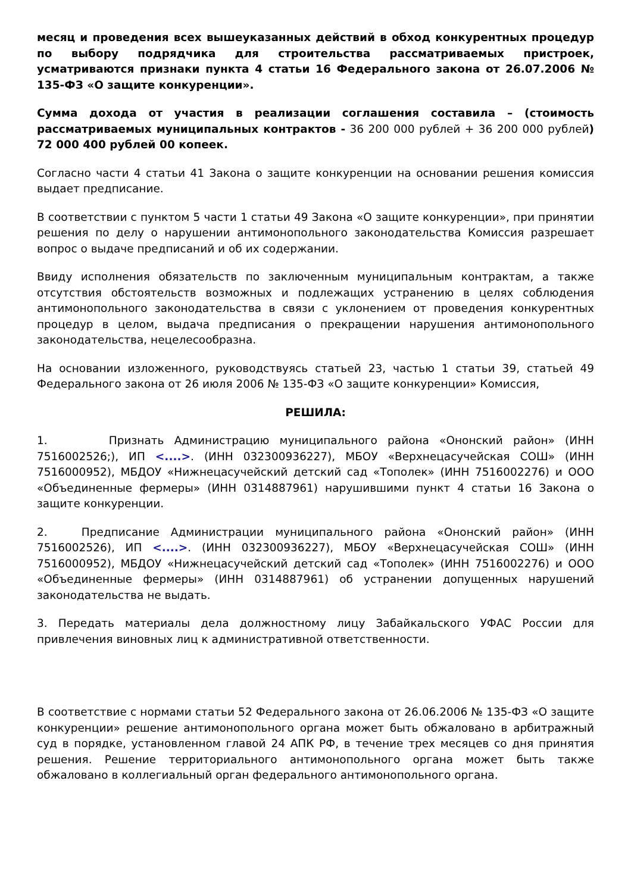месяц и проведения всех вышеуказанных действий в обход конкурентных процедур по выбору подрядчика для строительства рассматриваемых пристроек, усматриваются признаки пункта 4 статьи 16 Федерального закона от 26.07.2006 № 135-ФЗ «О защите конкуренции».
Сумма дохода от участия в реализации соглашения составила – (стоимость рассматриваемых муниципальных контрактов - 36 200 000 рублей + 36 200 000 рублей) 72 000 400 рублей 00 копеек.
Согласно части 4 статьи 41 Закона о защите конкуренции на основании решения комиссия выдает предписание.
В соответствии с пунктом 5 части 1 статьи 49 Закона «О защите конкуренции», при принятии решения по делу о нарушении антимонопольного законодательства Комиссия разрешает вопрос о выдаче предписаний и об их содержании.
Ввиду исполнения обязательств по заключенным муниципальным контрактам, а также отсутствия обстоятельств возможных и подлежащих устранению в целях соблюдения антимонопольного законодательства в связи с уклонением от проведения конкурентных процедур в целом, выдача предписания о прекращении нарушения антимонопольного законодательства, нецелесообразна.
На основании изложенного, руководствуясь статьей 23, частью 1 статьи 39, статьей 49 Федерального закона от 26 июля 2006 № 135-ФЗ «О защите конкуренции» Комиссия,
РЕШИЛА:
1. Признать Администрацию муниципального района «Ононский район» (ИНН 7516002526;), ИП <....>. (ИНН 032300936227), МБОУ «Верхнецасучейская СОШ» (ИНН 7516000952), МБДОУ «Нижнецасучейский детский сад «Тополек» (ИНН 7516002276) и ООО «Объединенные фермеры» (ИНН 0314887961) нарушившими пункт 4 статьи 16 Закона о защите конкуренции.
2. Предписание Администрации муниципального района «Ононский район» (ИНН 7516002526), ИП <....>. (ИНН 032300936227), МБОУ «Верхнецасучейская СОШ» (ИНН 7516000952), МБДОУ «Нижнецасучейский детский сад «Тополек» (ИНН 7516002276) и ООО «Объединенные фермеры» (ИНН 0314887961) об устранении допущенных нарушений законодательства не выдать.
3. Передать материалы дела должностному лицу Забайкальского УФАС России для привлечения виновных лиц к административной ответственности.
В соответствие с нормами статьи 52 Федерального закона от 26.06.2006 № 135-ФЗ «О защите конкуренции» решение антимонопольного органа может быть обжаловано в арбитражный суд в порядке, установленном главой 24 АПК РФ, в течение трех месяцев со дня принятия решения. Решение территориального антимонопольного органа может быть также обжаловано в коллегиальный орган федерального антимонопольного органа.